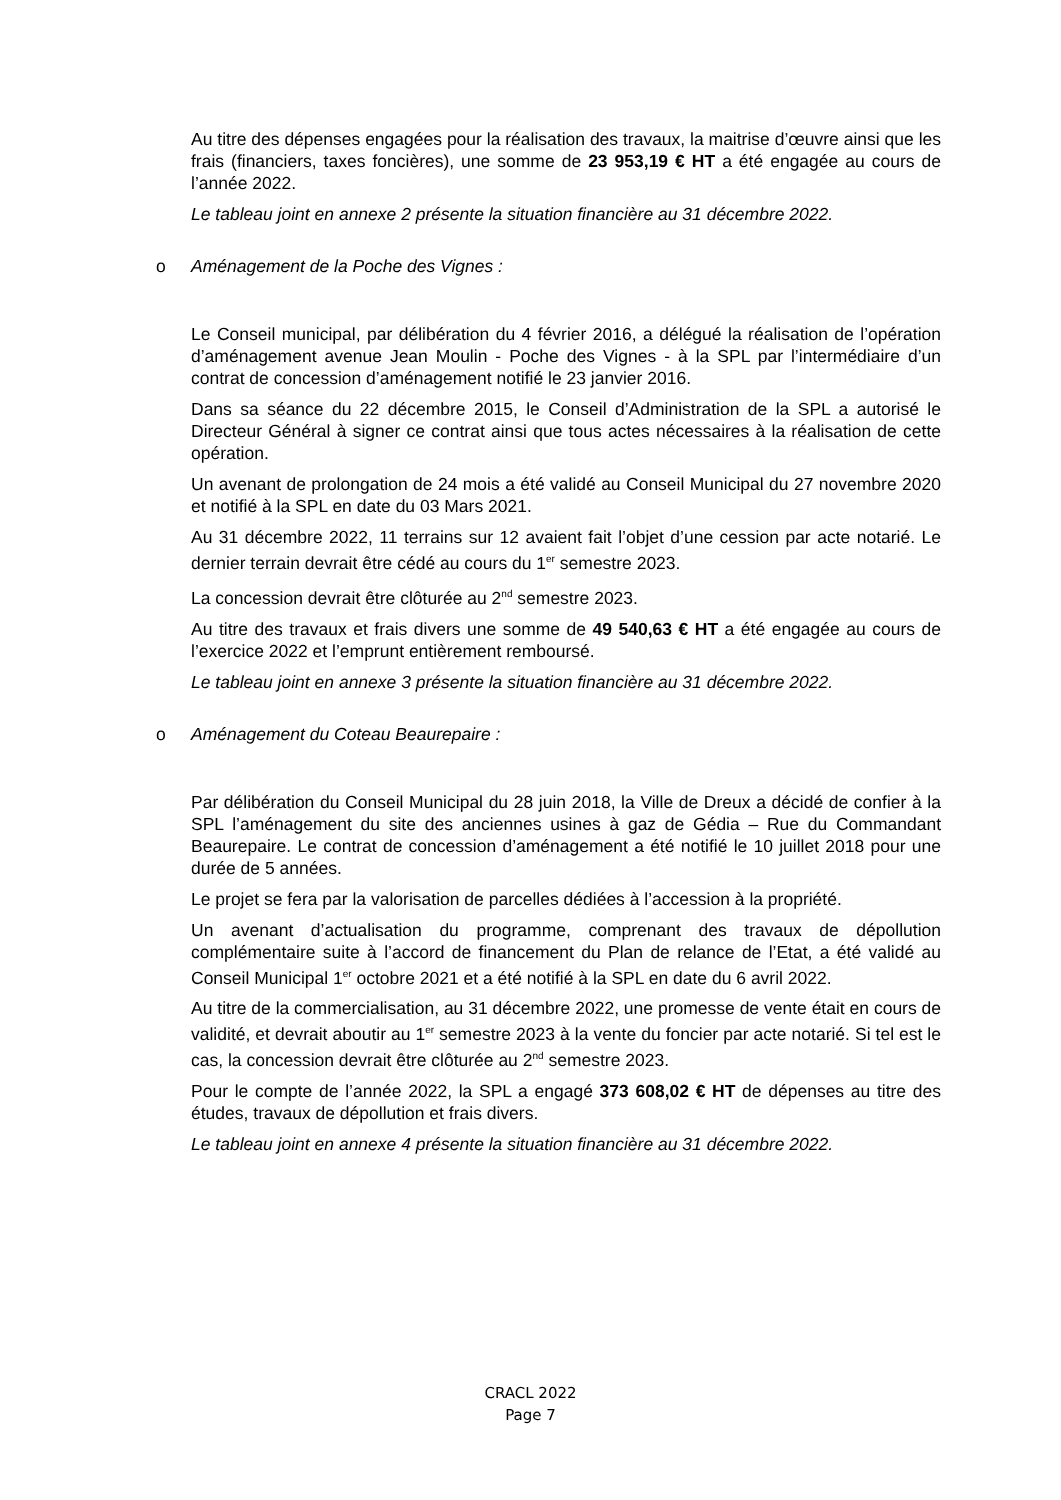Au titre des dépenses engagées pour la réalisation des travaux, la maitrise d’œuvre ainsi que les frais (financiers, taxes foncières), une somme de 23 953,19 € HT a été engagée au cours de l’année 2022.
Le tableau joint en annexe 2 présente la situation financière au 31 décembre 2022.
o Aménagement de la Poche des Vignes :
Le Conseil municipal, par délibération du 4 février 2016, a délégué la réalisation de l’opération d’aménagement avenue Jean Moulin - Poche des Vignes - à la SPL par l’intermédiaire d’un contrat de concession d’aménagement notifié le 23 janvier 2016.
Dans sa séance du 22 décembre 2015, le Conseil d’Administration de la SPL a autorisé le Directeur Général à signer ce contrat ainsi que tous actes nécessaires à la réalisation de cette opération.
Un avenant de prolongation de 24 mois a été validé au Conseil Municipal du 27 novembre 2020 et notifié à la SPL en date du 03 Mars 2021.
Au 31 décembre 2022, 11 terrains sur 12 avaient fait l’objet d’une cession par acte notarié. Le dernier terrain devrait être cédé au cours du 1<sup>er</sup> semestre 2023.
La concession devrait être clôturée au 2<sup>nd</sup> semestre 2023.
Au titre des travaux et frais divers une somme de 49 540,63 € HT a été engagée au cours de l’exercice 2022 et l’emprunt entièrement remboursé.
Le tableau joint en annexe 3 présente la situation financière au 31 décembre 2022.
o Aménagement du Coteau Beaurepaire :
Par délibération du Conseil Municipal du 28 juin 2018, la Ville de Dreux a décidé de confier à la SPL l’aménagement du site des anciennes usines à gaz de Gédia – Rue du Commandant Beaurepaire. Le contrat de concession d’aménagement a été notifié le 10 juillet 2018 pour une durée de 5 années.
Le projet se fera par la valorisation de parcelles dédiées à l’accession à la propriété.
Un avenant d’actualisation du programme, comprenant des travaux de dépollution complémentaire suite à l’accord de financement du Plan de relance de l’Etat, a été validé au Conseil Municipal 1<sup>er</sup> octobre 2021 et a été notifié à la SPL en date du 6 avril 2022.
Au titre de la commercialisation, au 31 décembre 2022, une promesse de vente était en cours de validité, et devrait aboutir au 1<sup>er</sup> semestre 2023 à la vente du foncier par acte notarié. Si tel est le cas, la concession devrait être clôturée au 2<sup>nd</sup> semestre 2023.
Pour le compte de l’année 2022, la SPL a engagé 373 608,02 € HT de dépenses au titre des études, travaux de dépollution et frais divers.
Le tableau joint en annexe 4 présente la situation financière au 31 décembre 2022.
CRACL 2022
Page 7